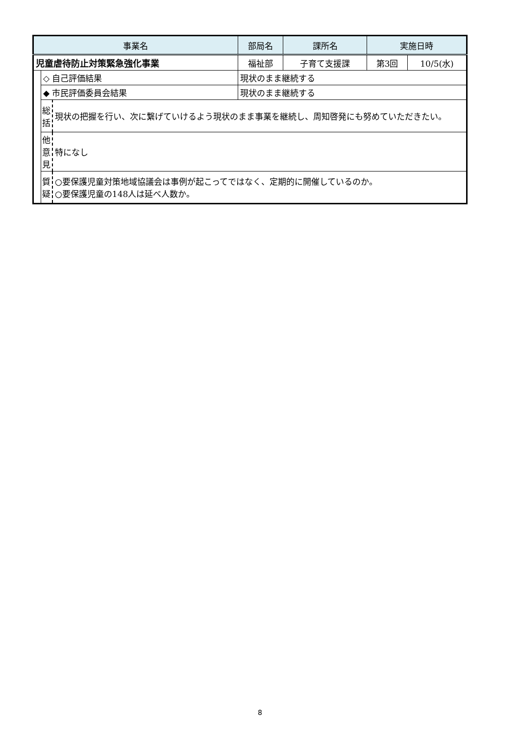| 事業名 | | | | 部局名 | 課所名 | 実施日時 | |
| --- | --- | --- | --- | --- | --- | --- | --- |
| 児童虐待防止対策緊急強化事業 | | | | 福祉部 | 子育て支援課 | 第3回 | 10/5(水) |
| | ◇ 自己評価結果 | | 現状のまま継続する | | | | |
| | ◆ 市民評価委員会結果 | | 現状のまま継続する | | | | |
| | 総 括 | 現状の把握を行い、次に繋げていけるよう現状のまま事業を継続し、周知啓発にも努めていただきたい。 | | | | | |
| | 他 意 見 | 特になし | | | | | |
| | 質 疑 | ○要保護児童対策地域協議会は事例が起こってではなく、定期的に開催しているのか。 ○要保護児童の148人は延べ人数か。 | | | | | |
8